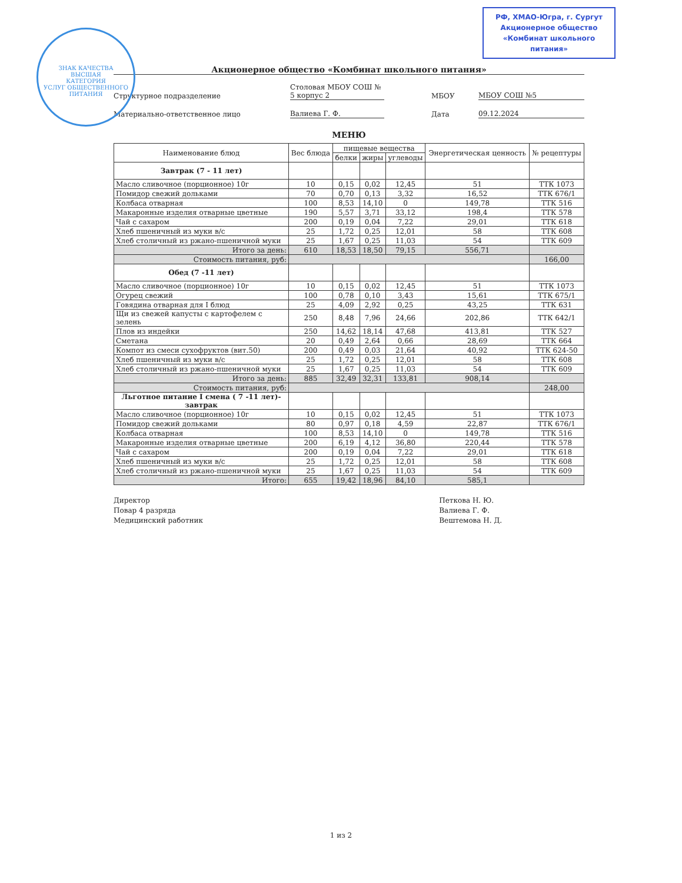ЗНАК КАЧЕСТВА
ВЫСШАЯ
КАТЕГОРИЯ
УСЛУГ ОБЩЕСТВЕННОГО ПИТАНИЯ
РФ, ХМАО-Югра, г. Сургут
Акционерное общество
«Комбинат школьного питания»
Акционерное общество «Комбинат школьного питания»
Структурное подразделение
Столовая МБОУ СОШ № 5 корпус 2
МБОУ
МБОУ СОШ №5
Материально-ответственное лицо
Валиева Г. Ф.
Дата
09.12.2024
МЕНЮ
| Наименование блюд | Вес блюда | пищевые вещества | | | Энергетическая ценность | № рецептуры |
| --- | --- | --- | --- | --- | --- | --- |
| | | белки | жиры | углеводы | | |
| Завтрак (7 - 11 лет) | | | | | | |
| Масло сливочное (порционное) 10г | 10 | 0,15 | 0,02 | 12,45 | 51 | ТТК 1073 |
| Помидор свежий дольками | 70 | 0,70 | 0,13 | 3,32 | 16,52 | ТТК 676/1 |
| Колбаса отварная | 100 | 8,53 | 14,10 | 0 | 149,78 | ТТК 516 |
| Макаронные изделия отварные цветные | 190 | 5,57 | 3,71 | 33,12 | 198,4 | ТТК 578 |
| Чай с сахаром | 200 | 0,19 | 0,04 | 7,22 | 29,01 | ТТК 618 |
| Хлеб пшеничный из муки в/с | 25 | 1,72 | 0,25 | 12,01 | 58 | ТТК 608 |
| Хлеб столичный из ржано-пшеничной муки | 25 | 1,67 | 0,25 | 11,03 | 54 | ТТК 609 |
| Итого за день: | 610 | 18,53 | 18,50 | 79,15 | 556,71 | |
| Стоимость питания, руб: | | | | | | 166,00 |
| Обед (7 -11 лет) | | | | | | |
| Масло сливочное (порционное) 10г | 10 | 0,15 | 0,02 | 12,45 | 51 | ТТК 1073 |
| Огурец свежий | 100 | 0,78 | 0,10 | 3,43 | 15,61 | ТТК 675/1 |
| Говядина отварная для I блюд | 25 | 4,09 | 2,92 | 0,25 | 43,25 | ТТК 631 |
| Щи из свежей капусты с картофелем с зелень | 250 | 8,48 | 7,96 | 24,66 | 202,86 | ТТК 642/1 |
| Плов из индейки | 250 | 14,62 | 18,14 | 47,68 | 413,81 | ТТК 527 |
| Сметана | 20 | 0,49 | 2,64 | 0,66 | 28,69 | ТТК 664 |
| Компот из смеси сухофруктов (вит.50) | 200 | 0,49 | 0,03 | 21,64 | 40,92 | ТТК 624-50 |
| Хлеб пшеничный из муки в/с | 25 | 1,72 | 0,25 | 12,01 | 58 | ТТК 608 |
| Хлеб столичный из ржано-пшеничной муки | 25 | 1,67 | 0,25 | 11,03 | 54 | ТТК 609 |
| Итого за день: | 885 | 32,49 | 32,31 | 133,81 | 908,14 | |
| Стоимость питания, руб: | | | | | | 248,00 |
| Льготное питание I смена ( 7 -11 лет)-завтрак | | | | | | |
| Масло сливочное (порционное) 10г | 10 | 0,15 | 0,02 | 12,45 | 51 | ТТК 1073 |
| Помидор свежий дольками | 80 | 0,97 | 0,18 | 4,59 | 22,87 | ТТК 676/1 |
| Колбаса отварная | 100 | 8,53 | 14,10 | 0 | 149,78 | ТТК 516 |
| Макаронные изделия отварные цветные | 200 | 6,19 | 4,12 | 36,80 | 220,44 | ТТК 578 |
| Чай с сахаром | 200 | 0,19 | 0,04 | 7,22 | 29,01 | ТТК 618 |
| Хлеб пшеничный из муки в/с | 25 | 1,72 | 0,25 | 12,01 | 58 | ТТК 608 |
| Хлеб столичный из ржано-пшеничной муки | 25 | 1,67 | 0,25 | 11,03 | 54 | ТТК 609 |
| Итого: | 655 | 19,42 | 18,96 | 84,10 | 585,1 | |
Директор
Повар 4 разряда
Медицинский работник
Петкова Н. Ю.
Валиева Г. Ф.
Вештемова Н. Д.
1 из 2